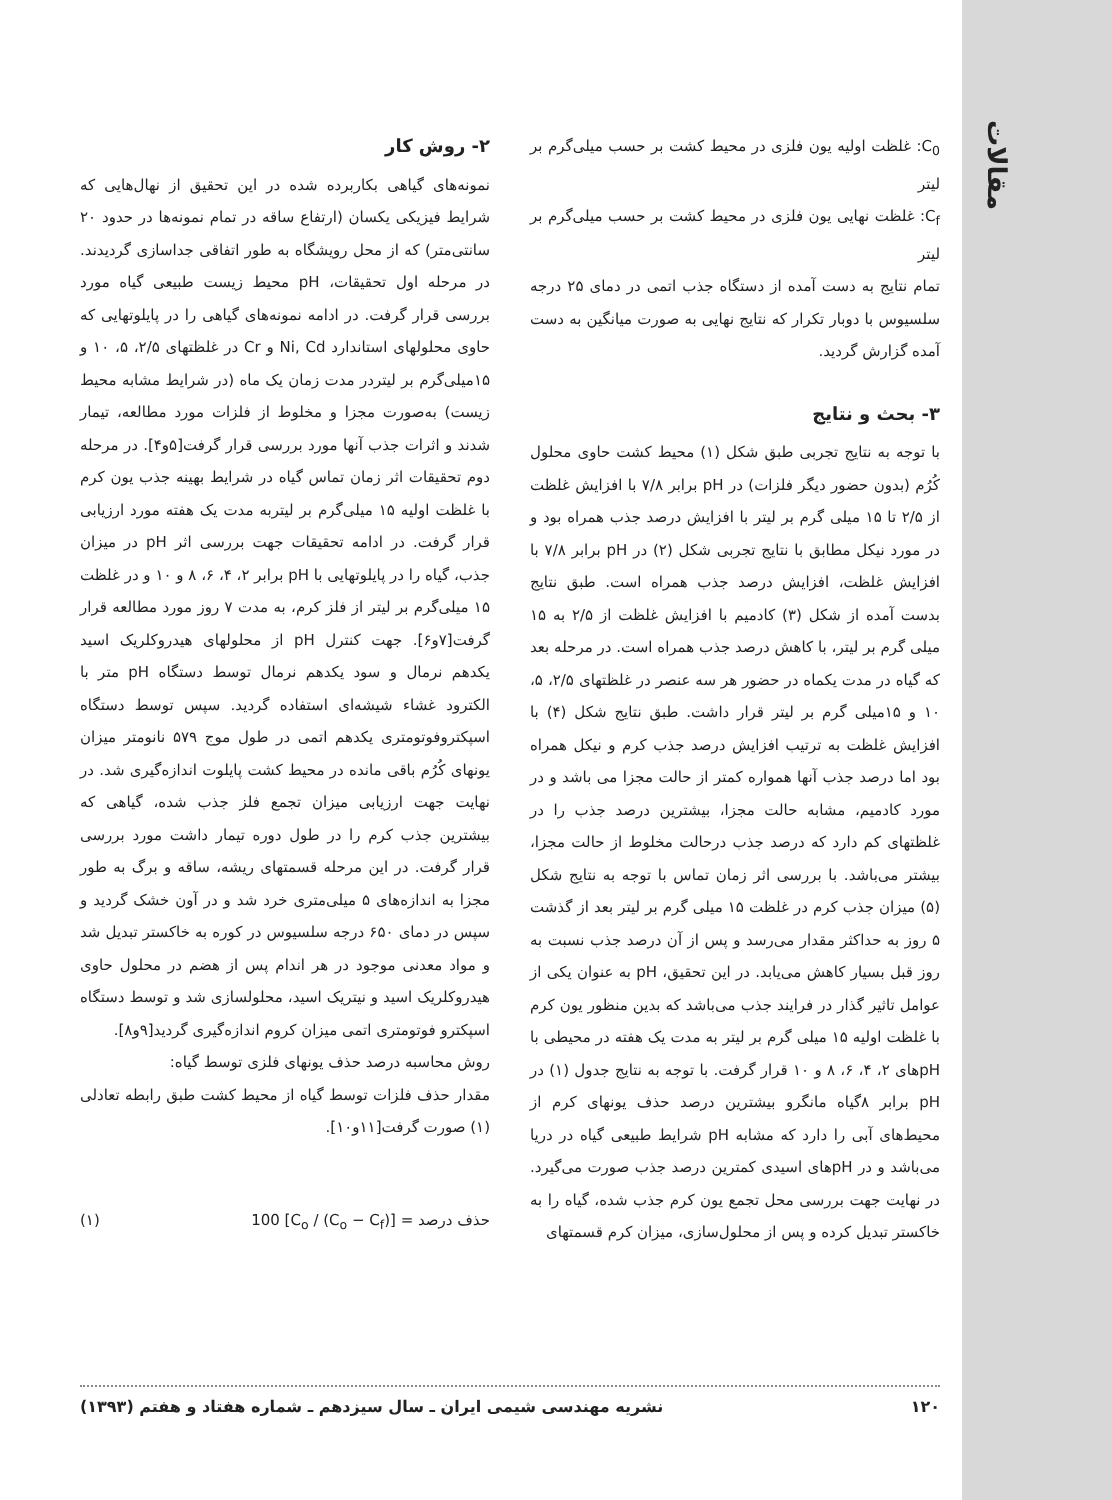مقالات
۲- روش کار
نمونه‌های گیاهی بکاربرده شده در این تحقیق از نهال‌هایی که شرایط فیزیکی یکسان (ارتفاع ساقه در تمام نمونه‌ها در حدود ۲۰ سانتی‌متر) که از محل رویشگاه به طور اتفاقی جداسازی گردیدند. در مرحله اول تحقیقات، pH محیط زیست طبیعی گیاه مورد بررسی قرار گرفت. در ادامه نمونه‌های گیاهی را در پایلوتهایی که حاوی محلولهای استاندارد Ni, Cd و Cr در غلظتهای ۲/۵، ۵، ۱۰ و ۱۵میلی‌گرم بر لیتردر مدت زمان یک ماه (در شرایط مشابه محیط زیست) به‌صورت مجزا و مخلوط از فلزات مورد مطالعه، تیمار شدند و اثرات جذب آنها مورد بررسی قرار گرفت[۵و۴]. در مرحله دوم تحقیقات اثر زمان تماس گیاه در شرایط بهینه جذب یون کرم با غلظت اولیه ۱۵ میلی‌گرم بر لیتربه مدت یک هفته مورد ارزیابی قرار گرفت. در ادامه تحقیقات جهت بررسی اثر pH در میزان جذب، گیاه را در پایلوتهایی با pH برابر ۲، ۴، ۶، ۸ و ۱۰ و در غلظت ۱۵ میلی‌گرم بر لیتر از فلز کرم، به مدت ۷ روز مورد مطالعه قرار گرفت[۷و۶]. جهت کنترل pH از محلولهای هیدروکلریک اسید یکدهم نرمال و سود یکدهم نرمال توسط دستگاه pH متر با الکترود غشاء شیشه‌ای استفاده گردید. سپس توسط دستگاه اسپکتروفوتومتری یکدهم اتمی در طول موج ۵۷۹ نانومتر میزان یونهای کُرُم باقی مانده در محیط کشت پایلوت اندازه‌گیری شد. در نهایت جهت ارزیابی میزان تجمع فلز جذب شده، گیاهی که بیشترین جذب کرم را در طول دوره تیمار داشت مورد بررسی قرار گرفت. در این مرحله قسمتهای ریشه، ساقه و برگ به طور مجزا به اندازه‌های ۵ میلی‌متری خرد شد و در آون خشک گردید و سپس در دمای ۶۵۰ درجه سلسیوس در کوره به خاکستر تبدیل شد و مواد معدنی موجود در هر اندام پس از هضم در محلول حاوی هیدروکلریک اسید و نیتریک اسید، محلولسازی شد و توسط دستگاه اسپکترو فوتومتری اتمی میزان کروم اندازه‌گیری گردید[۹و۸].
روش محاسبه درصد حذف یونهای فلزی توسط گیاه:
مقدار حذف فلزات توسط گیاه از محیط کشت طبق رابطه تعادلی (۱) صورت گرفت[۱۱و۱۰].
حذف درصد = [(C<sub>o</sub> − C<sub>f</sub>) / C<sub>o</sub>] 100 (۱)
C<sub>0</sub>: غلظت اولیه یون فلزی در محیط کشت بر حسب میلی‌گرم بر لیتر
C<sub>f</sub>: غلظت نهایی یون فلزی در محیط کشت بر حسب میلی‌گرم بر لیتر
تمام نتایج به دست آمده از دستگاه جذب اتمی در دمای ۲۵ درجه سلسیوس با دوبار تکرار که نتایج نهایی به صورت میانگین به دست آمده گزارش گردید.
۳- بحث و نتایج
با توجه به نتایج تجربی طبق شکل (۱) محیط کشت حاوی محلول کُرُم (بدون حضور دیگر فلزات) در pH برابر ۷/۸ با افزایش غلظت از ۲/۵ تا ۱۵ میلی گرم بر لیتر با افزایش درصد جذب همراه بود و در مورد نیکل مطابق با نتایج تجربی شکل (۲) در pH برابر ۷/۸ با افزایش غلظت، افزایش درصد جذب همراه است. طبق نتایج بدست آمده از شکل (۳) کادمیم با افزایش غلظت از ۲/۵ به ۱۵ میلی گرم بر لیتر، با کاهش درصد جذب همراه است. در مرحله بعد که گیاه در مدت یکماه در حضور هر سه عنصر در غلظتهای ۲/۵، ۵، ۱۰ و ۱۵میلی گرم بر لیتر قرار داشت. طبق نتایج شکل (۴) با افزایش غلظت به ترتیب افزایش درصد جذب کرم و نیکل همراه بود اما درصد جذب آنها همواره کمتر از حالت مجزا می باشد و در مورد کادمیم، مشابه حالت مجزا، بیشترین درصد جذب را در غلظتهای کم دارد که درصد جذب درحالت مخلوط از حالت مجزا، بیشتر می‌باشد. با بررسی اثر زمان تماس با توجه به نتایج شکل (۵) میزان جذب کرم در غلظت ۱۵ میلی گرم بر لیتر بعد از گذشت ۵ روز به حداکثر مقدار می‌رسد و پس از آن درصد جذب نسبت به روز قبل بسیار کاهش می‌یابد. در این تحقیق، pH به عنوان یکی از عوامل تاثیر گذار در فرایند جذب می‌باشد که بدین منظور یون کرم با غلظت اولیه ۱۵ میلی گرم بر لیتر به مدت یک هفته در محیطی با pHهای ۲، ۴، ۶، ۸ و ۱۰ قرار گرفت. با توجه به نتایج جدول (۱) در pH برابر ۸گیاه مانگرو بیشترین درصد حذف یونهای کرم از محیط‌های آبی را دارد که مشابه pH شرایط طبیعی گیاه در دریا می‌باشد و در pHهای اسیدی کمترین درصد جذب صورت می‌گیرد. در نهایت جهت بررسی محل تجمع یون کرم جذب شده، گیاه را به خاکستر تبدیل کرده و پس از محلول‌سازی، میزان کرم قسمتهای
۱۲۰ نشریه مهندسی شیمی ایران ـ سال سیزدهم ـ شماره هفتاد و هفتم (۱۳۹۳)